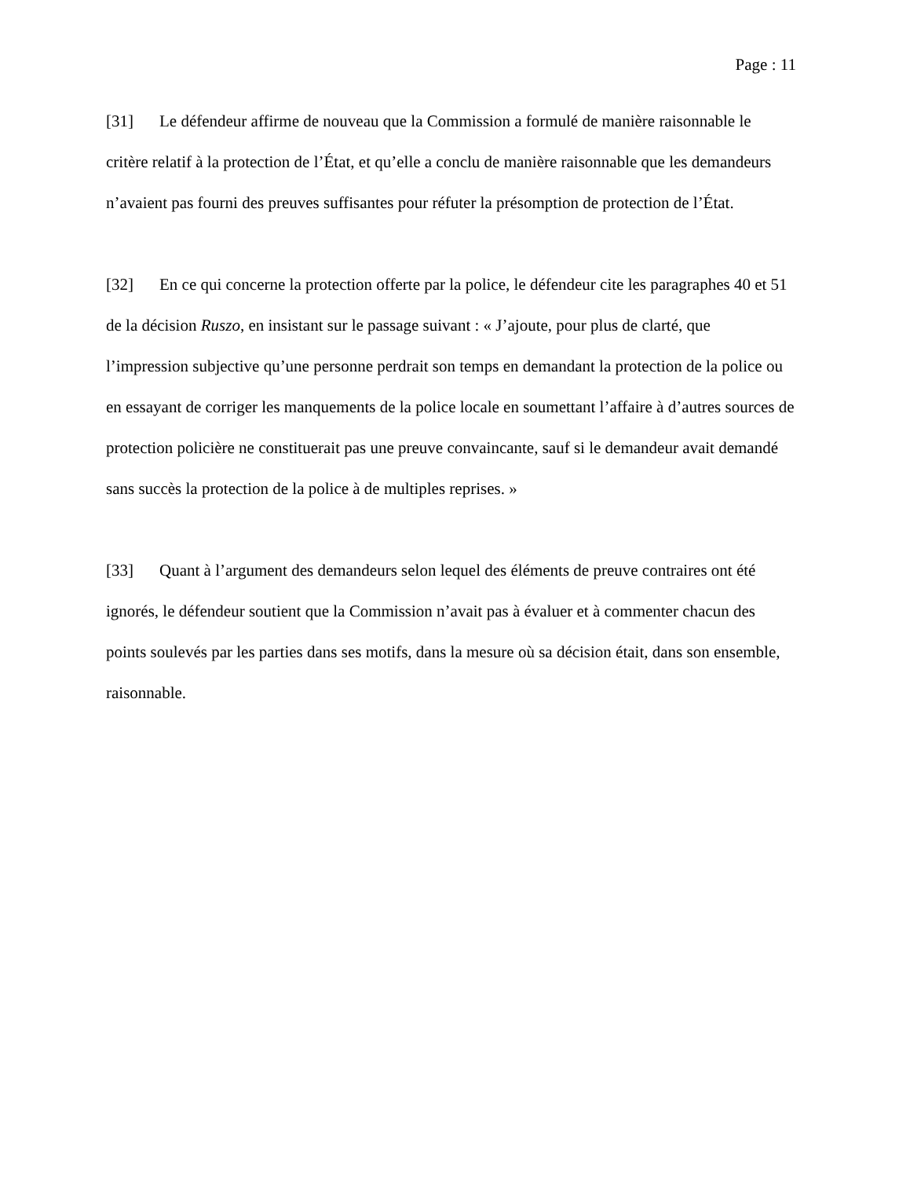Page : 11
[31] Le défendeur affirme de nouveau que la Commission a formulé de manière raisonnable le critère relatif à la protection de l’État, et qu’elle a conclu de manière raisonnable que les demandeurs n’avaient pas fourni des preuves suffisantes pour réfuter la présomption de protection de l’État.
[32] En ce qui concerne la protection offerte par la police, le défendeur cite les paragraphes 40 et 51 de la décision Ruszo, en insistant sur le passage suivant : « J’ajoute, pour plus de clarté, que l’impression subjective qu’une personne perdrait son temps en demandant la protection de la police ou en essayant de corriger les manquements de la police locale en soumettant l’affaire à d’autres sources de protection policière ne constituerait pas une preuve convaincante, sauf si le demandeur avait demandé sans succès la protection de la police à de multiples reprises. »
[33] Quant à l’argument des demandeurs selon lequel des éléments de preuve contraires ont été ignorés, le défendeur soutient que la Commission n’avait pas à évaluer et à commenter chacun des points soulevés par les parties dans ses motifs, dans la mesure où sa décision était, dans son ensemble, raisonnable.